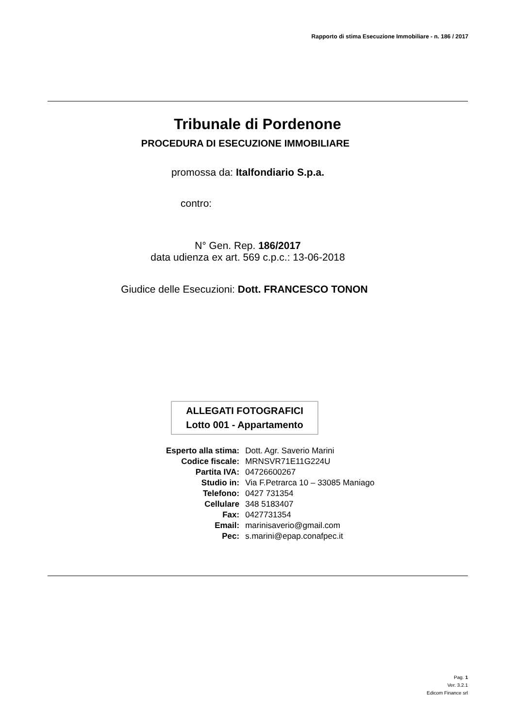Rapporto di stima Esecuzione Immobiliare - n. 186 / 2017
Tribunale di Pordenone
PROCEDURA DI ESECUZIONE IMMOBILIARE
promossa da: Italfondiario S.p.a.
contro:
N° Gen. Rep. 186/2017
data udienza ex art. 569 c.p.c.: 13-06-2018
Giudice delle Esecuzioni: Dott. FRANCESCO TONON
ALLEGATI FOTOGRAFICI
Lotto 001 - Appartamento
| Esperto alla stima: | Dott. Agr. Saverio Marini |
| Codice fiscale: | MRNSVR71E11G224U |
| Partita IVA: | 04726600267 |
| Studio in: | Via F.Petrarca 10 – 33085 Maniago |
| Telefono: | 0427 731354 |
| Cellulare | 348 5183407 |
| Fax: | 0427731354 |
| Email: | marinisaverio@gmail.com |
| Pec: | s.marini@epap.conafpec.it |
Pag. 1
Ver. 3.2.1
Edicom Finance srl